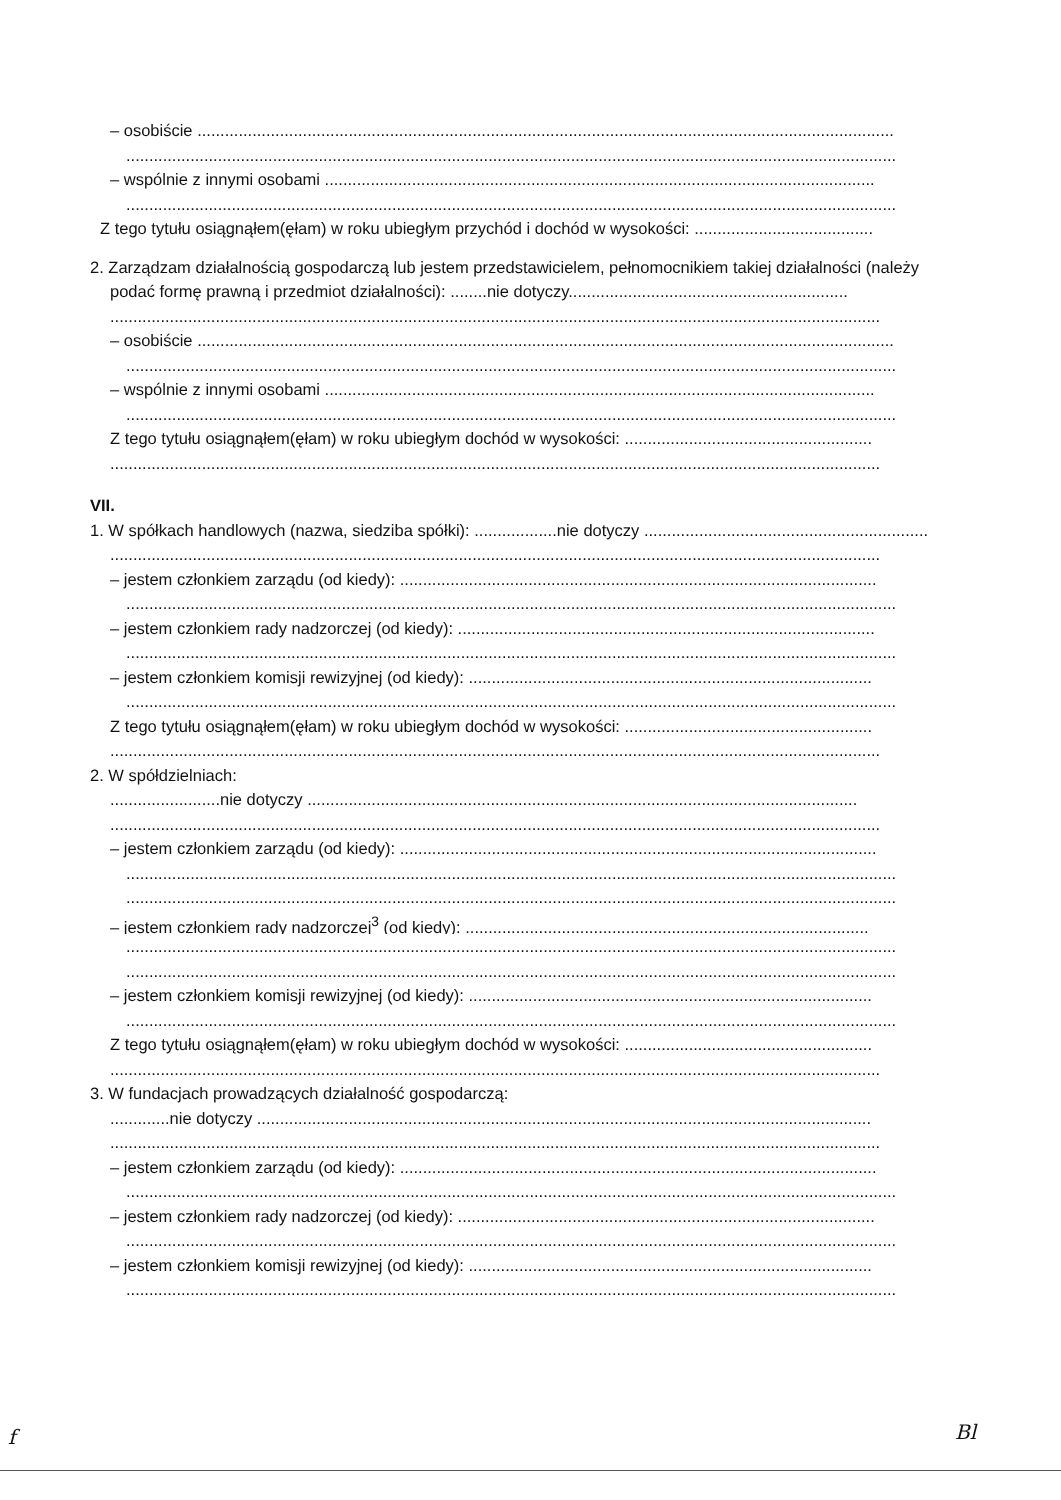– osobiście ........................................................................................................................................................
........................................................................................................................................................................
– wspólnie z innymi osobami ........................................................................................................................
........................................................................................................................................................................
Z tego tytułu osiągnąłem(ęłam) w roku ubiegłym przychód i dochód w wysokości: .......................................
2. Zarządzam działalnością gospodarczą lub jestem przedstawicielem, pełnomocnikiem takiej działalności (należy podać formę prawną i przedmiot działalności): ........nie dotyczy.............................................................
........................................................................................................................................................................
– osobiście ........................................................................................................................................................
........................................................................................................................................................................
– wspólnie z innymi osobami ........................................................................................................................
........................................................................................................................................................................
Z tego tytułu osiągnąłem(ęłam) w roku ubiegłym dochód w wysokości: ......................................................
........................................................................................................................................................................
VII.
1. W spółkach handlowych (nazwa, siedziba spółki): ..................nie dotyczy ..............................................................
........................................................................................................................................................................
– jestem członkiem zarządu (od kiedy): ........................................................................................................
........................................................................................................................................................................
– jestem członkiem rady nadzorczej (od kiedy): ...........................................................................................
........................................................................................................................................................................
– jestem członkiem komisji rewizyjnej (od kiedy): ........................................................................................
........................................................................................................................................................................
Z tego tytułu osiągnąłem(ęłam) w roku ubiegłym dochód w wysokości: ......................................................
........................................................................................................................................................................
2. W spółdzielniach:
........................nie dotyczy ........................................................................................................................
........................................................................................................................................................................
– jestem członkiem zarządu (od kiedy): ........................................................................................................
........................................................................................................................................................................
........................................................................................................................................................................
– jestem członkiem rady nadzorczej<sup>3</sup> (od kiedy): ........................................................................................
........................................................................................................................................................................
........................................................................................................................................................................
– jestem członkiem komisji rewizyjnej (od kiedy): ........................................................................................
........................................................................................................................................................................
Z tego tytułu osiągnąłem(ęłam) w roku ubiegłym dochód w wysokości: ......................................................
........................................................................................................................................................................
3. W fundacjach prowadzących działalność gospodarczą:
.............nie dotyczy ......................................................................................................................................
........................................................................................................................................................................
– jestem członkiem zarządu (od kiedy): ........................................................................................................
........................................................................................................................................................................
– jestem członkiem rady nadzorczej (od kiedy): ...........................................................................................
........................................................................................................................................................................
– jestem członkiem komisji rewizyjnej (od kiedy): ........................................................................................
........................................................................................................................................................................
f Bl